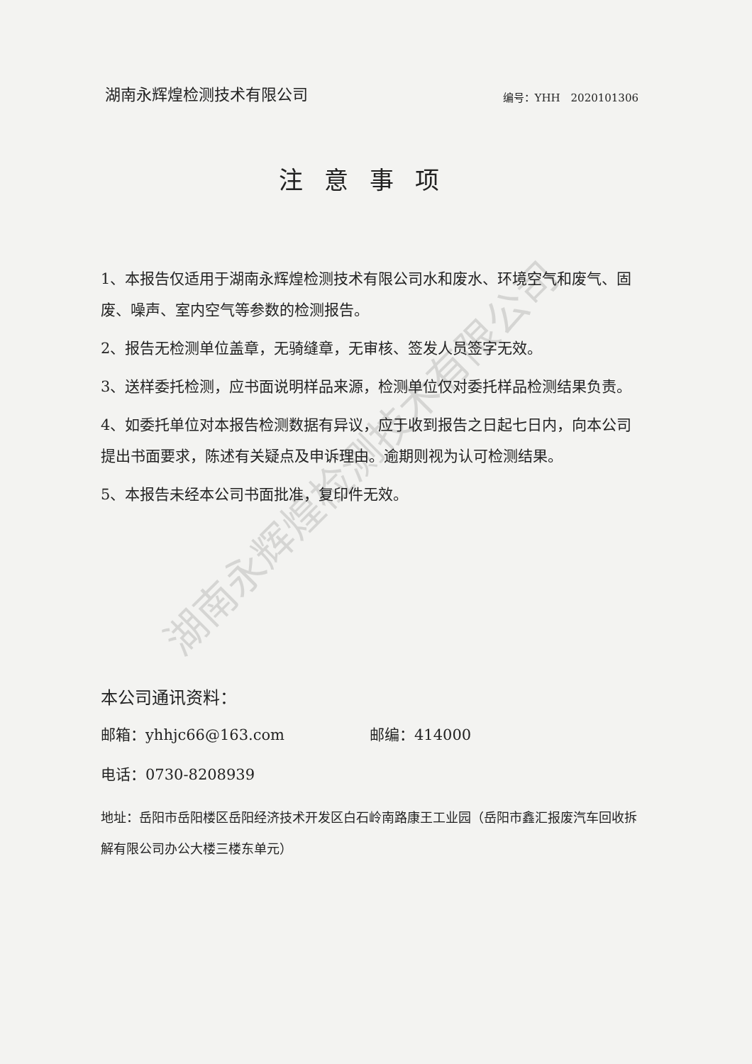湖南永辉煌检测技术有限公司
编号：YHH　2020101306
注意事项
1、本报告仅适用于湖南永辉煌检测技术有限公司水和废水、环境空气和废气、固废、噪声、室内空气等参数的检测报告。
2、报告无检测单位盖章，无骑缝章，无审核、签发人员签字无效。
3、送样委托检测，应书面说明样品来源，检测单位仅对委托样品检测结果负责。
4、如委托单位对本报告检测数据有异议，应于收到报告之日起七日内，向本公司提出书面要求，陈述有关疑点及申诉理由。逾期则视为认可检测结果。
5、本报告未经本公司书面批准，复印件无效。
本公司通讯资料：
邮箱：yhhjc66@163.com 邮编：414000
电话：0730-8208939
地址：岳阳市岳阳楼区岳阳经济技术开发区白石岭南路康王工业园（岳阳市鑫汇报废汽车回收拆解有限公司办公大楼三楼东单元）
湖南永辉煌检测技术有限公司